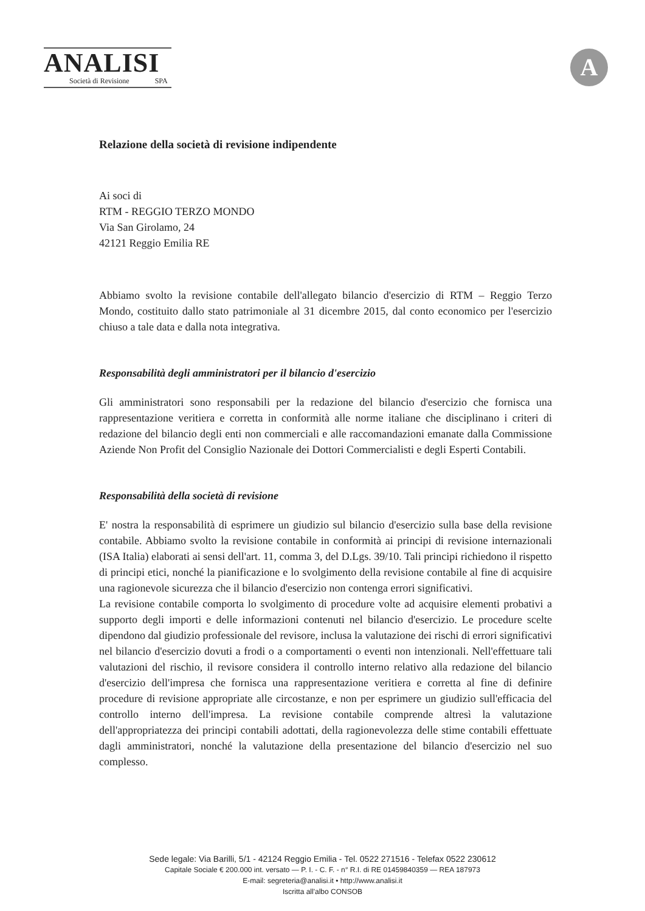ANALISI
Società di Revisione SPA
A
Relazione della società di revisione indipendente
Ai soci di
RTM - REGGIO TERZO MONDO
Via San Girolamo, 24
42121 Reggio Emilia RE
Abbiamo svolto la revisione contabile dell'allegato bilancio d'esercizio di RTM – Reggio Terzo Mondo, costituito dallo stato patrimoniale al 31 dicembre 2015, dal conto economico per l'esercizio chiuso a tale data e dalla nota integrativa.
Responsabilità degli amministratori per il bilancio d'esercizio
Gli amministratori sono responsabili per la redazione del bilancio d'esercizio che fornisca una rappresentazione veritiera e corretta in conformità alle norme italiane che disciplinano i criteri di redazione del bilancio degli enti non commerciali e alle raccomandazioni emanate dalla Commissione Aziende Non Profit del Consiglio Nazionale dei Dottori Commercialisti e degli Esperti Contabili.
Responsabilità della società di revisione
E' nostra la responsabilità di esprimere un giudizio sul bilancio d'esercizio sulla base della revisione contabile. Abbiamo svolto la revisione contabile in conformità ai principi di revisione internazionali (ISA Italia) elaborati ai sensi dell'art. 11, comma 3, del D.Lgs. 39/10. Tali principi richiedono il rispetto di principi etici, nonché la pianificazione e lo svolgimento della revisione contabile al fine di acquisire una ragionevole sicurezza che il bilancio d'esercizio non contenga errori significativi.
La revisione contabile comporta lo svolgimento di procedure volte ad acquisire elementi probativi a supporto degli importi e delle informazioni contenuti nel bilancio d'esercizio. Le procedure scelte dipendono dal giudizio professionale del revisore, inclusa la valutazione dei rischi di errori significativi nel bilancio d'esercizio dovuti a frodi o a comportamenti o eventi non intenzionali. Nell'effettuare tali valutazioni del rischio, il revisore considera il controllo interno relativo alla redazione del bilancio d'esercizio dell'impresa che fornisca una rappresentazione veritiera e corretta al fine di definire procedure di revisione appropriate alle circostanze, e non per esprimere un giudizio sull'efficacia del controllo interno dell'impresa. La revisione contabile comprende altresì la valutazione dell'appropriatezza dei principi contabili adottati, della ragionevolezza delle stime contabili effettuate dagli amministratori, nonché la valutazione della presentazione del bilancio d'esercizio nel suo complesso.
Sede legale: Via Barilli, 5/1 - 42124 Reggio Emilia - Tel. 0522 271516 - Telefax 0522 230612
Capitale Sociale € 200.000 int. versato — P. I. - C. F. - n° R.I. di RE 01459840359 — REA 187973
E-mail: segreteria@analisi.it • http://www.analisi.it
Iscritta all'albo CONSOB